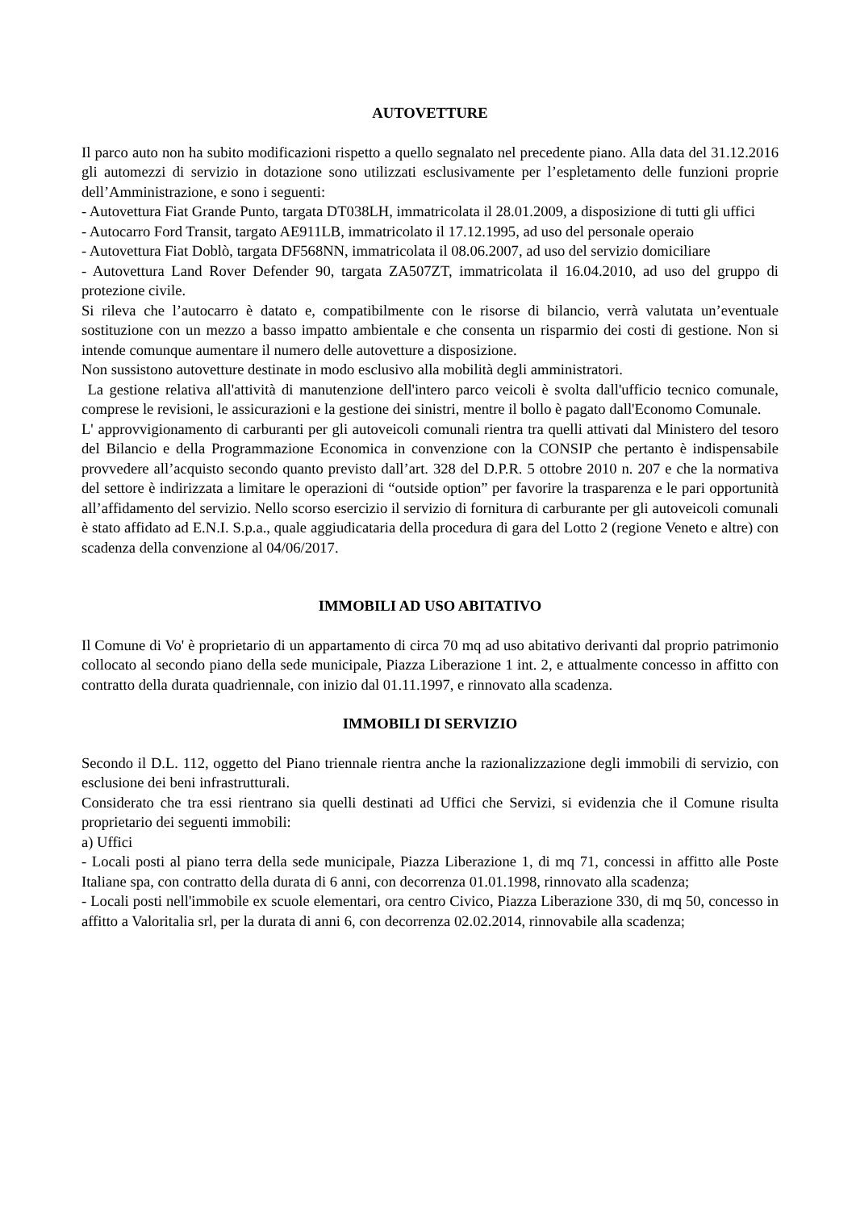AUTOVETTURE
Il parco auto non ha subito modificazioni rispetto a quello segnalato nel precedente piano. Alla data del 31.12.2016 gli automezzi di servizio in dotazione sono utilizzati esclusivamente per l’espletamento delle funzioni proprie dell’Amministrazione, e sono i seguenti:
- Autovettura Fiat Grande Punto, targata DT038LH, immatricolata il 28.01.2009, a disposizione di tutti gli uffici
- Autocarro Ford Transit, targato AE911LB, immatricolato il 17.12.1995, ad uso del personale operaio
- Autovettura Fiat Doblò, targata DF568NN, immatricolata il 08.06.2007, ad uso del servizio domiciliare
- Autovettura Land Rover Defender 90, targata ZA507ZT, immatricolata il 16.04.2010, ad uso del gruppo di protezione civile.
Si rileva che l’autocarro è datato e, compatibilmente con le risorse di bilancio, verrà valutata un’eventuale sostituzione con un mezzo a basso impatto ambientale e che consenta un risparmio dei costi di gestione. Non si intende comunque aumentare il numero delle autovetture a disposizione.
Non sussistono autovetture destinate in modo esclusivo alla mobilità degli amministratori.
La gestione relativa all'attività di manutenzione dell'intero parco veicoli è svolta dall'ufficio tecnico comunale, comprese le revisioni, le assicurazioni e la gestione dei sinistri, mentre il bollo è pagato dall'Economo Comunale.
L' approvvigionamento di carburanti per gli autoveicoli comunali rientra tra quelli attivati dal Ministero del tesoro del Bilancio e della Programmazione Economica in convenzione con la CONSIP che pertanto è indispensabile provvedere all’acquisto secondo quanto previsto dall’art. 328 del D.P.R. 5 ottobre 2010 n. 207 e che la normativa del settore è indirizzata a limitare le operazioni di “outside option” per favorire la trasparenza e le pari opportunità all’affidamento del servizio. Nello scorso esercizio il servizio di fornitura di carburante per gli autoveicoli comunali è stato affidato ad E.N.I. S.p.a., quale aggiudicataria della procedura di gara del Lotto 2 (regione Veneto e altre) con scadenza della convenzione al 04/06/2017.
IMMOBILI AD USO ABITATIVO
Il Comune di Vo' è proprietario di un appartamento di circa 70 mq ad uso abitativo derivanti dal proprio patrimonio collocato al secondo piano della sede municipale, Piazza Liberazione 1 int. 2, e attualmente concesso in affitto con contratto della durata quadriennale, con inizio dal 01.11.1997, e rinnovato alla scadenza.
IMMOBILI DI SERVIZIO
Secondo il D.L. 112, oggetto del Piano triennale rientra anche la razionalizzazione degli immobili di servizio, con esclusione dei beni infrastrutturali.
Considerato che tra essi rientrano sia quelli destinati ad Uffici che Servizi, si evidenzia che il Comune risulta proprietario dei seguenti immobili:
a) Uffici
- Locali posti al piano terra della sede municipale, Piazza Liberazione 1, di mq 71, concessi in affitto alle Poste Italiane spa, con contratto della durata di 6 anni, con decorrenza 01.01.1998, rinnovato alla scadenza;
- Locali posti nell'immobile ex scuole elementari, ora centro Civico, Piazza Liberazione 330, di mq 50, concesso in affitto a Valoritalia srl, per la durata di anni 6, con decorrenza 02.02.2014, rinnovabile alla scadenza;